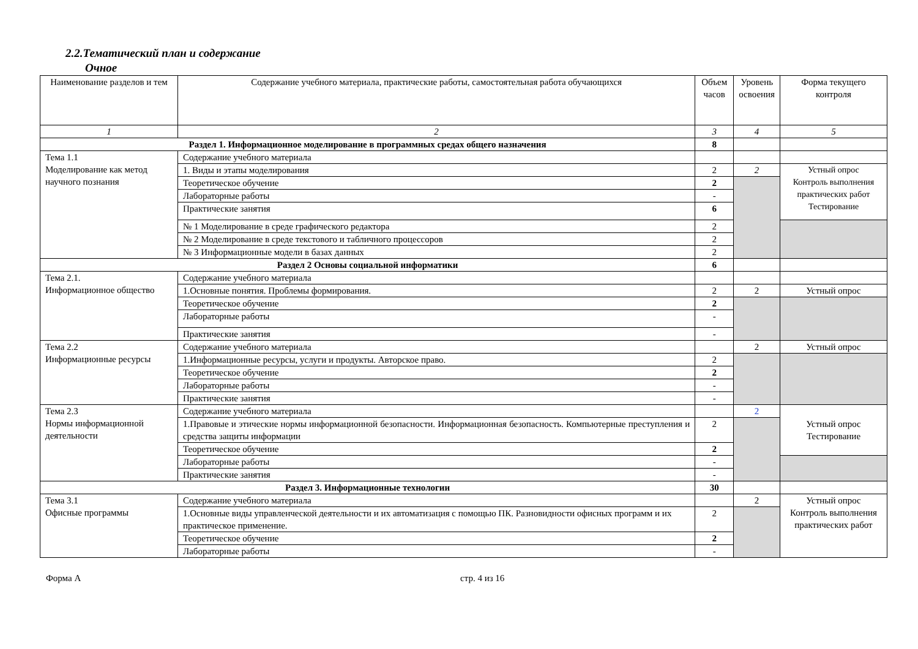2.2.Тематический план и содержание
Очное
| Наименование разделов и тем | Содержание учебного материала, практические работы, самостоятельная работа обучающихся | Объем часов | Уровень освоения | Форма текущего контроля |
| --- | --- | --- | --- | --- |
| 1 | 2 | 3 | 4 | 5 |
| Раздел 1. Информационное моделирование в программных средах общего назначения | | 8 | | |
| Тема 1.1 Моделирование как метод научного познания | Содержание учебного материала | | | |
| | 1. Виды и этапы моделирования | 2 | 2 | Устный опрос Контроль выполнения практических работ Тестирование |
| | Теоретическое обучение | 2 | | |
| | Лабораторные работы | - | | |
| | Практические занятия | 6 | | |
| | № 1 Моделирование в среде графического редактора | 2 | | |
| | № 2 Моделирование в среде текстового и табличного процессоров | 2 | | |
| | № 3 Информационные модели в базах данных | 2 | | |
| Раздел 2 Основы социальной информатики | | 6 | | |
| Тема 2.1. Информационное общество | Содержание учебного материала | | | |
| | 1.Основные понятия. Проблемы формирования. | 2 | 2 | Устный опрос |
| | Теоретическое обучение | 2 | | |
| | Лабораторные работы | - | | |
| | Практические занятия | - | | |
| Тема 2.2 Информационные ресурсы | Содержание учебного материала | | 2 | Устный опрос |
| | 1.Информационные ресурсы, услуги и продукты. Авторское право. | 2 | | |
| | Теоретическое обучение | 2 | | |
| | Лабораторные работы | - | | |
| | Практические занятия | - | | |
| Тема 2.3 Нормы информационной деятельности | Содержание учебного материала | | 2 | Устный опрос Тестирование |
| | 1.Правовые и этические нормы информационной безопасности. Информационная безопасность. Компьютерные преступления и средства защиты информации | 2 | | |
| | Теоретическое обучение | 2 | | |
| | Лабораторные работы | - | | |
| | Практические занятия | - | | |
| Раздел 3. Информационные технологии | | 30 | | |
| Тема 3.1 Офисные программы | Содержание учебного материала | | 2 | Устный опрос Контроль выполнения практических работ |
| | 1.Основные виды управленческой деятельности и их автоматизация с помощью ПК. Разновидности офисных программ и их практическое применение. | 2 | | |
| | Теоретическое обучение | 2 | | |
| | Лабораторные работы | - | | |
Форма А стр. 4 из 16